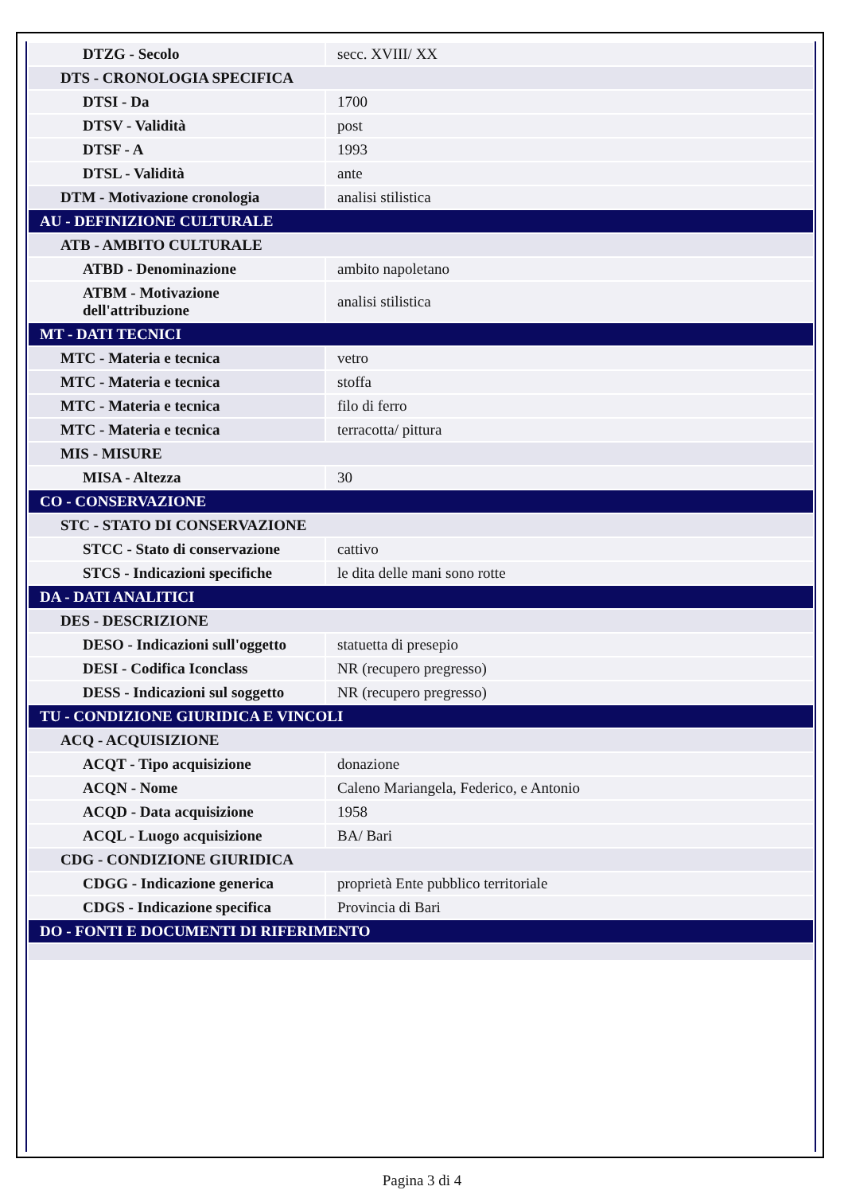| DTZG - Secolo | secc. XVIII/ XX |
| DTS - CRONOLOGIA SPECIFICA | |
| DTSI - Da | 1700 |
| DTSV - Validità | post |
| DTSF - A | 1993 |
| DTSL - Validità | ante |
| DTM - Motivazione cronologia | analisi stilistica |
| AU - DEFINIZIONE CULTURALE | |
| ATB - AMBITO CULTURALE | |
| ATBD - Denominazione | ambito napoletano |
| ATBM - Motivazione dell'attribuzione | analisi stilistica |
| MT - DATI TECNICI | |
| MTC - Materia e tecnica | vetro |
| MTC - Materia e tecnica | stoffa |
| MTC - Materia e tecnica | filo di ferro |
| MTC - Materia e tecnica | terracotta/ pittura |
| MIS - MISURE | |
| MISA - Altezza | 30 |
| CO - CONSERVAZIONE | |
| STC - STATO DI CONSERVAZIONE | |
| STCC - Stato di conservazione | cattivo |
| STCS - Indicazioni specifiche | le dita delle mani sono rotte |
| DA - DATI ANALITICI | |
| DES - DESCRIZIONE | |
| DESO - Indicazioni sull'oggetto | statuetta di presepio |
| DESI - Codifica Iconclass | NR (recupero pregresso) |
| DESS - Indicazioni sul soggetto | NR (recupero pregresso) |
| TU - CONDIZIONE GIURIDICA E VINCOLI | |
| ACQ - ACQUISIZIONE | |
| ACQT - Tipo acquisizione | donazione |
| ACQN - Nome | Caleno Mariangela, Federico, e Antonio |
| ACQD - Data acquisizione | 1958 |
| ACQL - Luogo acquisizione | BA/ Bari |
| CDG - CONDIZIONE GIURIDICA | |
| CDGG - Indicazione generica | proprietà Ente pubblico territoriale |
| CDGS - Indicazione specifica | Provincia di Bari |
| DO - FONTI E DOCUMENTI DI RIFERIMENTO | |
Pagina 3 di 4